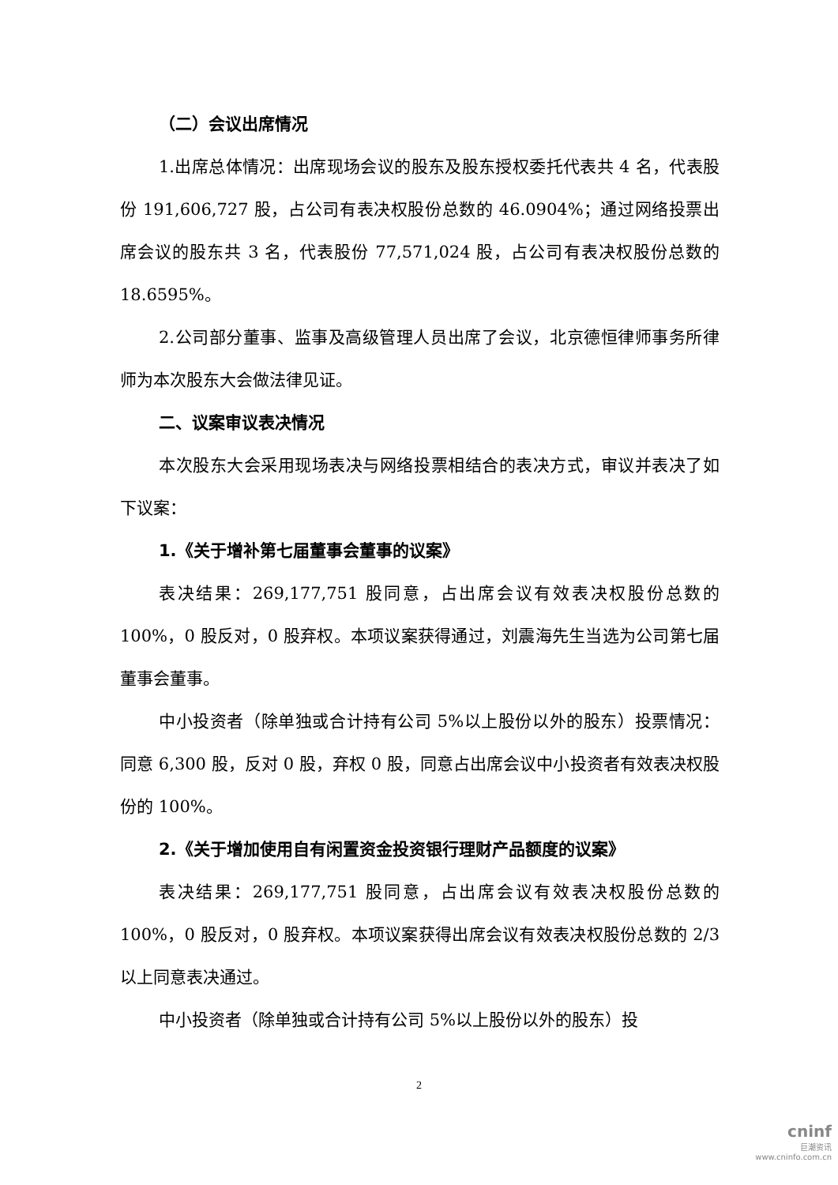（二）会议出席情况
1.出席总体情况：出席现场会议的股东及股东授权委托代表共 4 名，代表股份 191,606,727 股，占公司有表决权股份总数的 46.0904%；通过网络投票出席会议的股东共 3 名，代表股份 77,571,024 股，占公司有表决权股份总数的 18.6595%。
2.公司部分董事、监事及高级管理人员出席了会议，北京德恒律师事务所律师为本次股东大会做法律见证。
二、议案审议表决情况
本次股东大会采用现场表决与网络投票相结合的表决方式，审议并表决了如下议案：
1.《关于增补第七届董事会董事的议案》
表决结果：269,177,751 股同意，占出席会议有效表决权股份总数的 100%，0 股反对，0 股弃权。本项议案获得通过，刘震海先生当选为公司第七届董事会董事。
中小投资者（除单独或合计持有公司 5%以上股份以外的股东）投票情况：同意 6,300 股，反对 0 股，弃权 0 股，同意占出席会议中小投资者有效表决权股份的 100%。
2.《关于增加使用自有闲置资金投资银行理财产品额度的议案》
表决结果：269,177,751 股同意，占出席会议有效表决权股份总数的 100%，0 股反对，0 股弃权。本项议案获得出席会议有效表决权股份总数的 2/3 以上同意表决通过。
中小投资者（除单独或合计持有公司 5%以上股份以外的股东）投
2
cninf
巨潮资讯
www.cninfo.com.cn